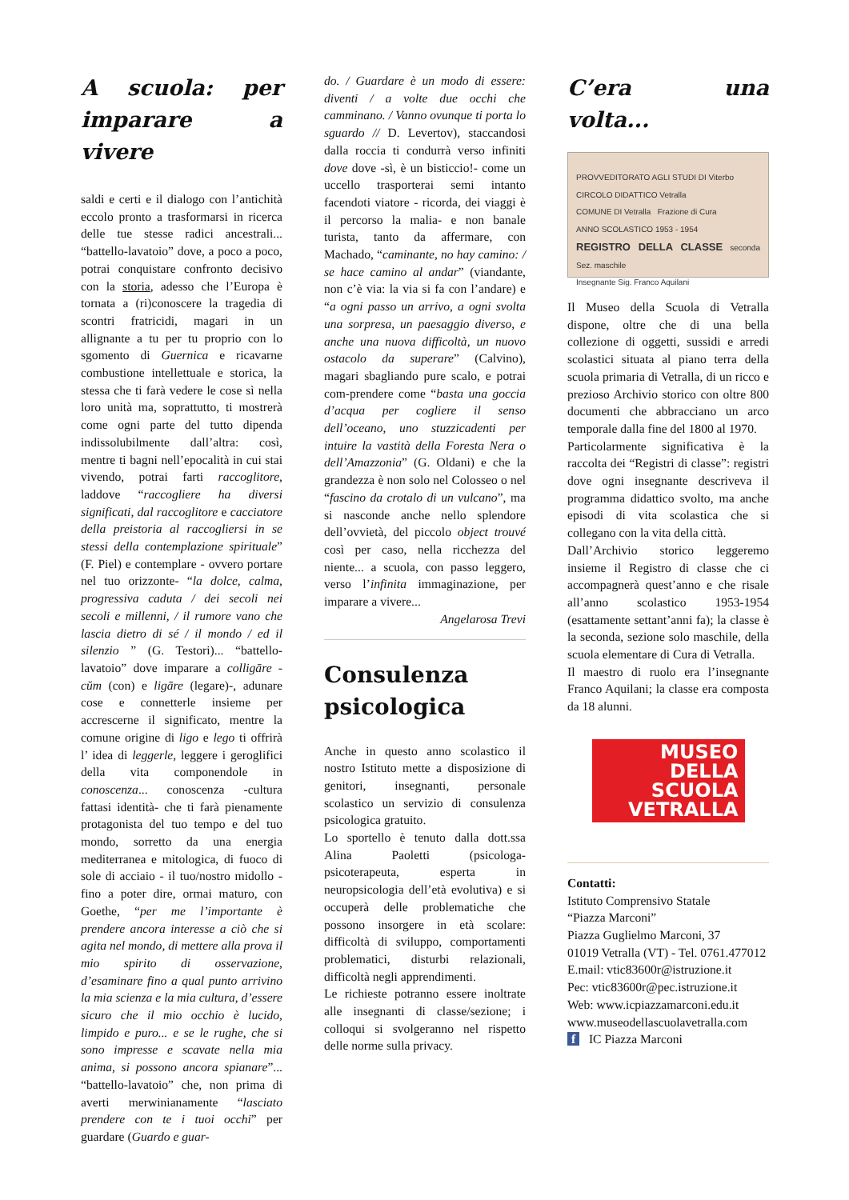A scuola: per imparare a vivere
saldi e certi e il dialogo con l’antichità eccolo pronto a trasformarsi in ricerca delle tue stesse radici ancestrali... “battello-lavatoio” dove, a poco a poco, potrai conquistare confronto decisivo con la storia, adesso che l’Europa è tornata a (ri)conoscere la tragedia di scontri fratricidi, magari in un allignante a tu per tu proprio con lo sgomento di Guernica e ricavarne combustione intellettuale e storica, la stessa che ti farà vedere le cose sì nella loro unità ma, soprattutto, ti mostrerà come ogni parte del tutto dipenda indissolubilmente dall’altra: così, mentre ti bagni nell’epocalità in cui stai vivendo, potrai farti raccoglitore, laddove “raccogliere ha diversi significati, dal raccoglitore e cacciatore della preistoria al raccogliersi in se stessi della contemplazione spirituale” (F. Piel) e contemplare - ovvero portare nel tuo orizzonte- “la dolce, calma, progressiva caduta / dei secoli nei secoli e millenni, / il rumore vano che lascia dietro di sé / il mondo / ed il silenzio ” (G. Testori)... “battello-lavatoio” dove imparare a colligāre -cŭm (con) e ligāre (legare)-, adunare cose e connetterle insieme per accrescerne il significato, mentre la comune origine di ligo e lego ti offrirà l’ idea di leggerle, leggere i geroglifici della vita componendole in conoscenza... conoscenza -cultura fattasi identità- che ti farà pienamente protagonista del tuo tempo e del tuo mondo, sorretto da una energia mediterranea e mitologica, di fuoco di sole di acciaio - il tuo/nostro midollo - fino a poter dire, ormai maturo, con Goethe, “per me l’importante è prendere ancora interesse a ciò che si agita nel mondo, di mettere alla prova il mio spirito di osservazione, d’esaminare fino a qual punto arrivino la mia scienza e la mia cultura, d’essere sicuro che il mio occhio è lucido, limpido e puro... e se le rughe, che si sono impresse e scavate nella mia anima, si possono ancora spianare”... “battello-lavatoio” che, non prima di averti merwinianamente “lasciato prendere con te i tuoi occhi” per guardare (Guardo e guar-
do. / Guardare è un modo di essere: diventi / a volte due occhi che camminano. / Vanno ovunque ti porta lo sguardo // D. Levertov), staccandosi dalla roccia ti condurrà verso infiniti dove dove -sì, è un bisticcio!- come un uccello trasporterai semi intanto facendoti viatore - ricorda, dei viaggi è il percorso la malia- e non banale turista, tanto da affermare, con Machado, “caminante, no hay camino: / se hace camino al andar” (viandante, non c’è via: la via si fa con l’andare) e “a ogni passo un arrivo, a ogni svolta una sorpresa, un paesaggio diverso, e anche una nuova difficoltà, un nuovo ostacolo da superare” (Calvino), magari sbagliando pure scalo, e potrai com-prendere come “basta una goccia d’acqua per cogliere il senso dell’oceano, uno stuzzicadenti per intuire la vastità della Foresta Nera o dell’Amazzonia” (G. Oldani) e che la grandezza è non solo nel Colosseo o nel “fascino da crotalo di un vulcano”, ma si nasconde anche nello splendore dell’ovvietà, del piccolo object trouvé così per caso, nella ricchezza del niente... a scuola, con passo leggero, verso l’infinita immaginazione, per imparare a vivere...
Angelarosa Trevi
Consulenza psicologica
Anche in questo anno scolastico il nostro Istituto mette a disposizione di genitori, insegnanti, personale scolastico un servizio di consulenza psicologica gratuito.
Lo sportello è tenuto dalla dott.ssa Alina Paoletti (psicologa-psicoterapeuta, esperta in neuropsicologia dell’età evolutiva) e si occuperà delle problematiche che possono insorgere in età scolare: difficoltà di sviluppo, comportamenti problematici, disturbi relazionali, difficoltà negli apprendimenti.
Le richieste potranno essere inoltrate alle insegnanti di classe/sezione; i colloqui si svolgeranno nel rispetto delle norme sulla privacy.
C’era una volta...
PROVVEDITORATO AGLI STUDI DI Viterbo
CIRCOLO DIDATTICO Vetralla
COMUNE DI Vetralla Frazione di Cura
ANNO SCOLASTICO 1953 - 1954
REGISTRO DELLA CLASSE seconda Sez. maschile
Insegnante Sig. Franco Aquilani
Il Museo della Scuola di Vetralla dispone, oltre che di una bella collezione di oggetti, sussidi e arredi scolastici situata al piano terra della scuola primaria di Vetralla, di un ricco e prezioso Archivio storico con oltre 800 documenti che abbracciano un arco temporale dalla fine del 1800 al 1970.
Particolarmente significativa è la raccolta dei “Registri di classe”: registri dove ogni insegnante descriveva il programma didattico svolto, ma anche episodi di vita scolastica che si collegano con la vita della città.
Dall’Archivio storico leggeremo insieme il Registro di classe che ci accompagnerà quest’anno e che risale all’anno scolastico 1953-1954 (esattamente settant’anni fa); la classe è la seconda, sezione solo maschile, della scuola elementare di Cura di Vetralla.
Il maestro di ruolo era l’insegnante Franco Aquilani; la classe era composta da 18 alunni.
MUSEO
DELLA
SCUOLA
VETRALLA
Contatti:
Istituto Comprensivo Statale
“Piazza Marconi”
Piazza Guglielmo Marconi, 37
01019 Vetralla (VT) - Tel. 0761.477012
E.mail: vtic83600r@istruzione.it
Pec: vtic83600r@pec.istruzione.it
Web: www.icpiazzamarconi.edu.it
www.museodellascuolavetralla.com
f IC Piazza Marconi